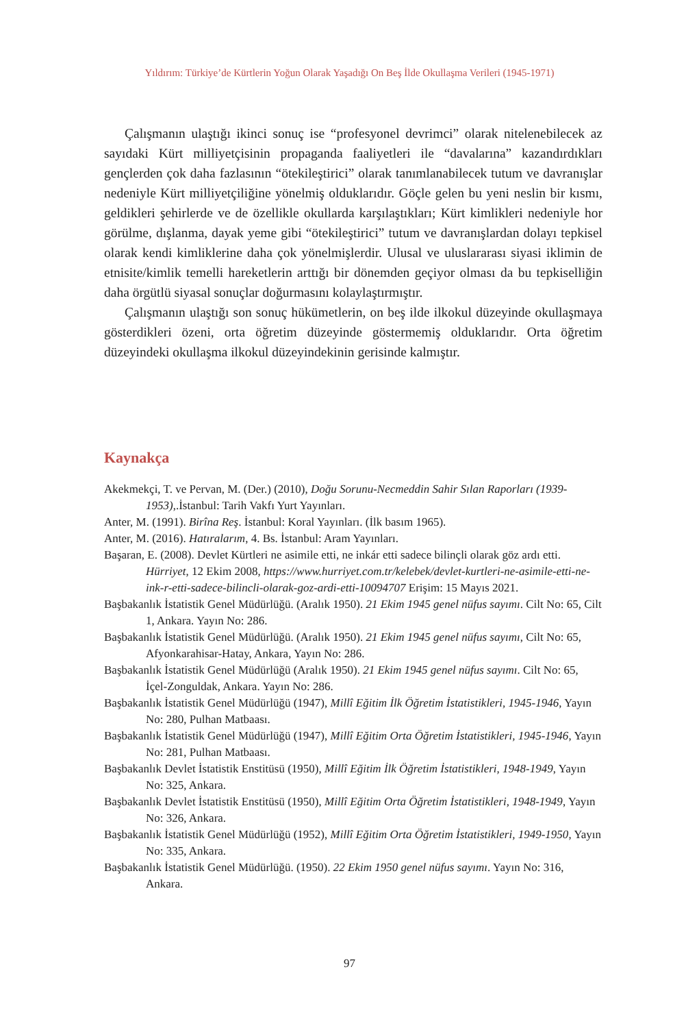Yıldırım: Türkiye’de Kürtlerin Yoğun Olarak Yaşadığı On Beş İlde Okullaşma Verileri (1945-1971)
Çalışmanın ulaştığı ikinci sonuç ise “profesyonel devrimci” olarak nitelenebilecek az sayıdaki Kürt milliyetçisinin propaganda faaliyetleri ile “davalarına” kazandırdıkları gençlerden çok daha fazlasının “ötekileştirici” olarak tanımlanabilecek tutum ve davranışlar nedeniyle Kürt milliyetçiliğine yönelmiş olduklarıdır. Göçle gelen bu yeni neslin bir kısmı, geldikleri şehirlerde ve de özellikle okullarda karşılaştıkları; Kürt kimlikleri nedeniyle hor görülme, dışlanma, dayak yeme gibi “ötekileştirici” tutum ve davranışlardan dolayı tepkisel olarak kendi kimliklerine daha çok yönelmişlerdir. Ulusal ve uluslararası siyasi iklimin de etnisite/kimlik temelli hareketlerin arttığı bir dönemden geçiyor olması da bu tepkiselliğin daha örgütlü siyasal sonuçlar doğurmasını kolaylaştırmıştır.
Çalışmanın ulaştığı son sonuç hükümetlerin, on beş ilde ilkokul düzeyinde okullaşmaya gösterdikleri özeni, orta öğretim düzeyinde göstermemiş olduklarıdır. Orta öğretim düzeyindeki okullaşma ilkokul düzeyindekinin gerisinde kalmıştır.
Kaynakça
Akekmekçi, T. ve Pervan, M. (Der.) (2010), Doğu Sorunu-Necmeddin Sahir Sılan Raporları (1939-1953),.İstanbul: Tarih Vakfı Yurt Yayınları.
Anter, M. (1991). Birîna Reş. İstanbul: Koral Yayınları. (İlk basım 1965).
Anter, M. (2016). Hatıralarım, 4. Bs. İstanbul: Aram Yayınları.
Başaran, E. (2008). Devlet Kürtleri ne asimile etti, ne inkár etti sadece bilinçli olarak göz ardı etti. Hürriyet, 12 Ekim 2008, https://www.hurriyet.com.tr/kelebek/devlet-kurtleri-ne-asimile-etti-ne-ink-r-etti-sadece-bilincli-olarak-goz-ardi-etti-10094707 Erişim: 15 Mayıs 2021.
Başbakanlık İstatistik Genel Müdürlüğü. (Aralık 1950). 21 Ekim 1945 genel nüfus sayımı. Cilt No: 65, Cilt 1, Ankara. Yayın No: 286.
Başbakanlık İstatistik Genel Müdürlüğü. (Aralık 1950). 21 Ekim 1945 genel nüfus sayımı, Cilt No: 65, Afyonkarahisar-Hatay, Ankara, Yayın No: 286.
Başbakanlık İstatistik Genel Müdürlüğü (Aralık 1950). 21 Ekim 1945 genel nüfus sayımı. Cilt No: 65, İçel-Zonguldak, Ankara. Yayın No: 286.
Başbakanlık İstatistik Genel Müdürlüğü (1947), Millî Eğitim İlk Öğretim İstatistikleri, 1945-1946, Yayın No: 280, Pulhan Matbaası.
Başbakanlık İstatistik Genel Müdürlüğü (1947), Millî Eğitim Orta Öğretim İstatistikleri, 1945-1946, Yayın No: 281, Pulhan Matbaası.
Başbakanlık Devlet İstatistik Enstitüsü (1950), Millî Eğitim İlk Öğretim İstatistikleri, 1948-1949, Yayın No: 325, Ankara.
Başbakanlık Devlet İstatistik Enstitüsü (1950), Millî Eğitim Orta Öğretim İstatistikleri, 1948-1949, Yayın No: 326, Ankara.
Başbakanlık İstatistik Genel Müdürlüğü (1952), Millî Eğitim Orta Öğretim İstatistikleri, 1949-1950, Yayın No: 335, Ankara.
Başbakanlık İstatistik Genel Müdürlüğü. (1950). 22 Ekim 1950 genel nüfus sayımı. Yayın No: 316, Ankara.
97